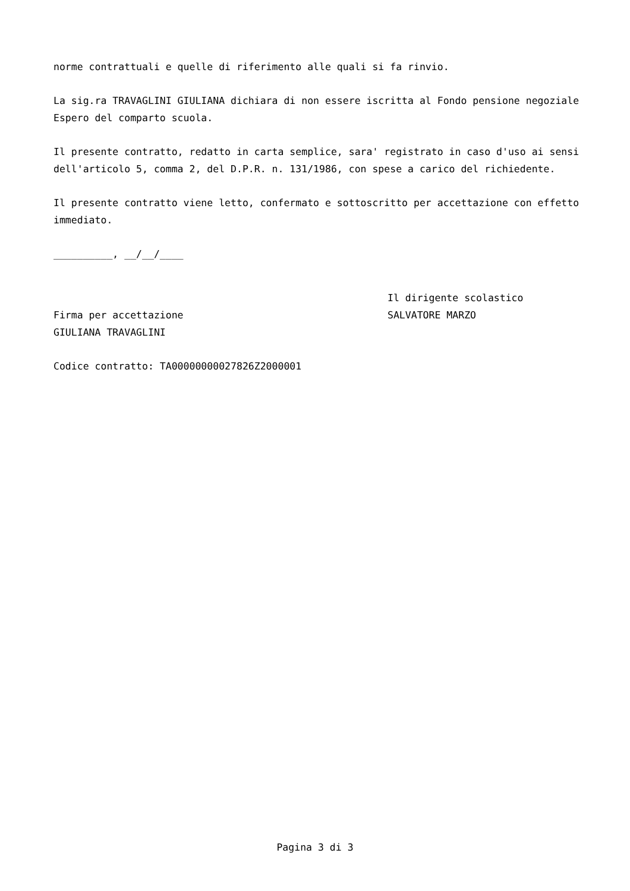norme contrattuali e quelle di riferimento alle quali si fa rinvio.
La sig.ra TRAVAGLINI GIULIANA dichiara di non essere iscritta al Fondo pensione negoziale Espero del comparto scuola.
Il presente contratto, redatto in carta semplice, sara' registrato in caso d'uso ai sensi dell'articolo 5, comma 2, del D.P.R. n. 131/1986, con spese a carico del richiedente.
Il presente contratto viene letto, confermato e sottoscritto per accettazione con effetto immediato.
__________, __/__/____
Firma per accettazione
GIULIANA TRAVAGLINI
Il dirigente scolastico
SALVATORE MARZO
Codice contratto: TA00000000027826Z2000001
Pagina 3 di 3